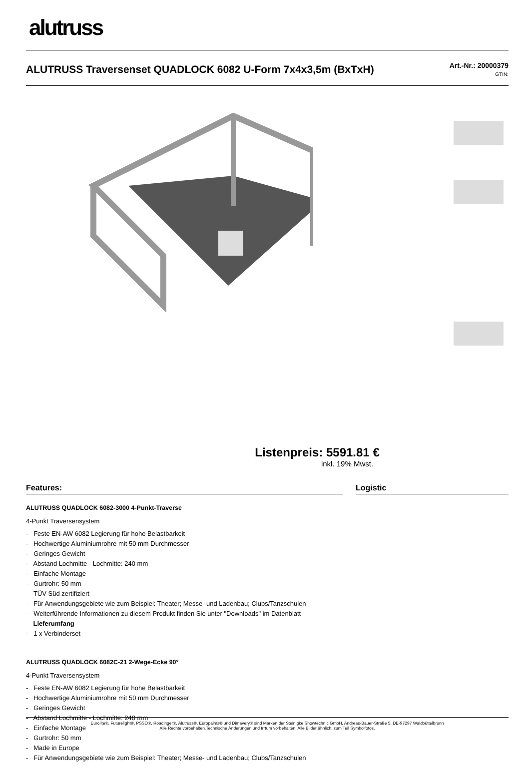alutruss
ALUTRUSS Traversenset QUADLOCK 6082 U-Form 7x4x3,5m (BxTxH)
Art.-Nr.: 20000379
GTIN:
Listenpreis: 5591.81 €
inkl. 19% Mwst.
Features:
ALUTRUSS QUADLOCK 6082-3000 4-Punkt-Traverse
4-Punkt Traversensystem
- Feste EN-AW 6082 Legierung für hohe Belastbarkeit
- Hochwertige Aluminiumrohre mit 50 mm Durchmesser
- Geringes Gewicht
- Abstand Lochmitte - Lochmitte: 240 mm
- Einfache Montage
- Gurtrohr: 50 mm
- TÜV Süd zertifiziert
- Für Anwendungsgebiete wie zum Beispiel: Theater; Messe- und Ladenbau; Clubs/Tanzschulen
- Weiterführende Informationen zu diesem Produkt finden Sie unter "Downloads" im Datenblatt
Lieferumfang
- 1 x Verbinderset
ALUTRUSS QUADLOCK 6082C-21 2-Wege-Ecke 90°
4-Punkt Traversensystem
- Feste EN-AW 6082 Legierung für hohe Belastbarkeit
- Hochwertige Aluminiumrohre mit 50 mm Durchmesser
- Geringes Gewicht
- Abstand Lochmitte - Lochmitte: 240 mm
- Einfache Montage
- Gurtrohr: 50 mm
- Made in Europe
- Für Anwendungsgebiete wie zum Beispiel: Theater; Messe- und Ladenbau; Clubs/Tanzschulen
Logistic
Eurolite®, Futurelight®, PSSO®, Roadinger®, Alutruss®, Europalms® und Dimavery® sind Marken der Steinigke Showtechnic GmbH, Andreas-Bauer-Straße 5, DE-97297 Waldbüttelbrunn
Alle Rechte vorbehalten.Technische Änderungen und Irrtum vorbehalten. Alle Bilder ähnlich, zum Teil Symbolfotos.